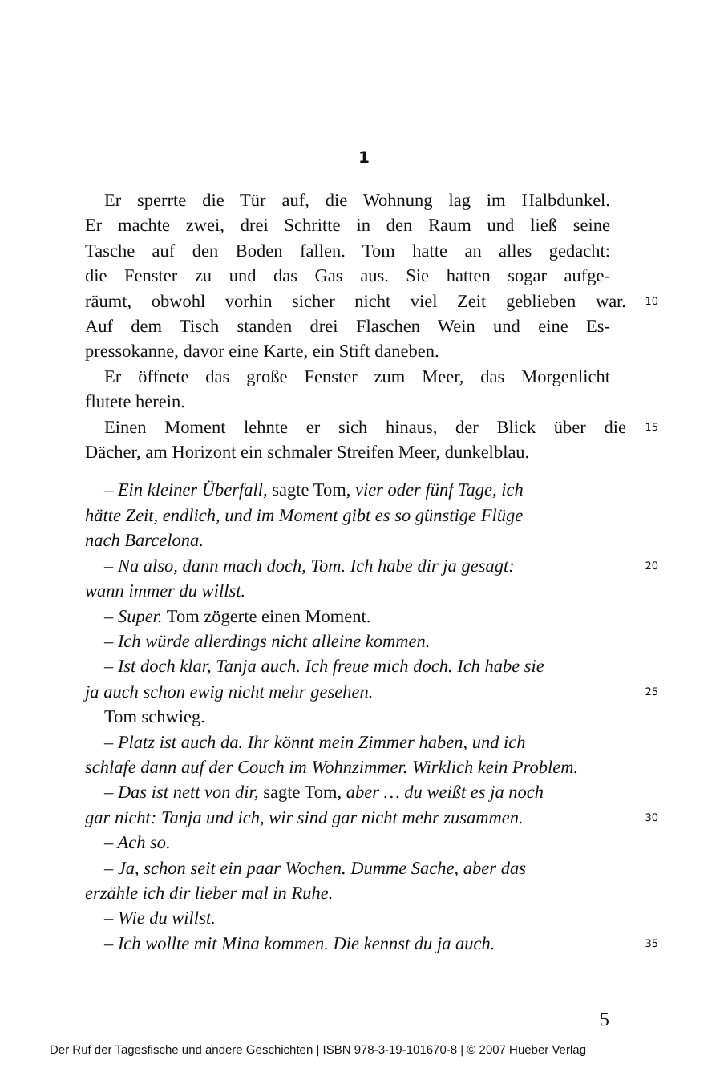1
Er sperrte die Tür auf, die Wohnung lag im Halbdunkel.
Er machte zwei, drei Schritte in den Raum und ließ seine
Tasche auf den Boden fallen. Tom hatte an alles gedacht:
die Fenster zu und das Gas aus. Sie hatten sogar aufge-
räumt, obwohl vorhin sicher nicht viel Zeit geblieben war.
10
Auf dem Tisch standen drei Flaschen Wein und eine Es-
pressokanne, davor eine Karte, ein Stift daneben.
Er öffnete das große Fenster zum Meer, das Morgenlicht
flutete herein.
Einen Moment lehnte er sich hinaus, der Blick über die
15
Dächer, am Horizont ein schmaler Streifen Meer, dunkelblau.
– Ein kleiner Überfall, sagte Tom, vier oder fünf Tage, ich
hätte Zeit, endlich, und im Moment gibt es so günstige Flüge
nach Barcelona.
– Na also, dann mach doch, Tom. Ich habe dir ja gesagt:
20
wann immer du willst.
– Super. Tom zögerte einen Moment.
– Ich würde allerdings nicht alleine kommen.
– Ist doch klar, Tanja auch. Ich freue mich doch. Ich habe sie
ja auch schon ewig nicht mehr gesehen.
25
Tom schwieg.
– Platz ist auch da. Ihr könnt mein Zimmer haben, und ich
schlafe dann auf der Couch im Wohnzimmer. Wirklich kein Problem.
– Das ist nett von dir, sagte Tom, aber … du weißt es ja noch
gar nicht: Tanja und ich, wir sind gar nicht mehr zusammen.
30
– Ach so.
– Ja, schon seit ein paar Wochen. Dumme Sache, aber das
erzähle ich dir lieber mal in Ruhe.
– Wie du willst.
– Ich wollte mit Mina kommen. Die kennst du ja auch.
35
5
Der Ruf der Tagesfische und andere Geschichten | ISBN 978-3-19-101670-8 | © 2007 Hueber Verlag